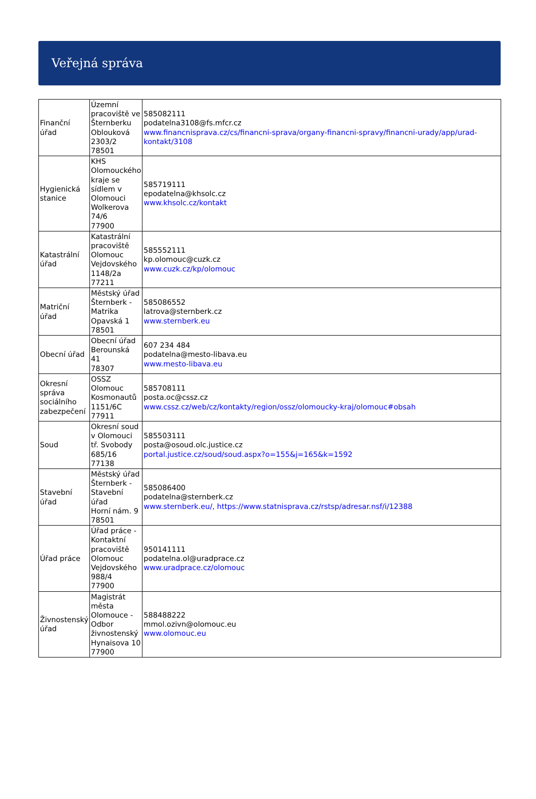Veřejná správa
| Finanční úřad | Územní pracoviště ve Šternberku Oblouková 2303/2 78501 | 585082111 podatelna3108@fs.mfcr.cz www.financnisprava.cz/cs/financni-sprava/organy-financni-spravy/financni-urady/app/urad-kontakt/3108 |
| Hygienická stanice | KHS Olomouckého kraje se sídlem v Olomouci Wolkerova 74/6 77900 | 585719111 epodatelna@khsolc.cz www.khsolc.cz/kontakt |
| Katastrální úřad | Katastrální pracoviště Olomouc Vejdovského 1148/2a 77211 | 585552111 kp.olomouc@cuzk.cz www.cuzk.cz/kp/olomouc |
| Matriční úřad | Městský úřad Šternberk - Matrika Opavská 1 78501 | 585086552 latrova@sternberk.cz www.sternberk.eu |
| Obecní úřad | Obecní úřad Berounská 41 78307 | 607 234 484 podatelna@mesto-libava.eu www.mesto-libava.eu |
| Okresní správa sociálního zabezpečení | OSSZ Olomouc Kosmonautů 1151/6C 77911 | 585708111 posta.oc@cssz.cz www.cssz.cz/web/cz/kontakty/region/ossz/olomoucky-kraj/olomouc#obsah |
| Soud | Okresní soud v Olomouci tř. Svobody 685/16 77138 | 585503111 posta@osoud.olc.justice.cz portal.justice.cz/soud/soud.aspx?o=155&j=165&k=1592 |
| Stavební úřad | Městský úřad Šternberk - Stavební úřad Horní nám. 9 78501 | 585086400 podatelna@sternberk.cz www.sternberk.eu/, https://www.statnisprava.cz/rstsp/adresar.nsf/i/12388 |
| Úřad práce | Úřad práce - Kontaktní pracoviště Olomouc Vejdovského 988/4 77900 | 950141111 podatelna.ol@uradprace.cz www.uradprace.cz/olomouc |
| Živnostenský úřad | Magistrát města Olomouce - Odbor živnostenský Hynaisova 10 77900 | 588488222 mmol.ozivn@olomouc.eu www.olomouc.eu |